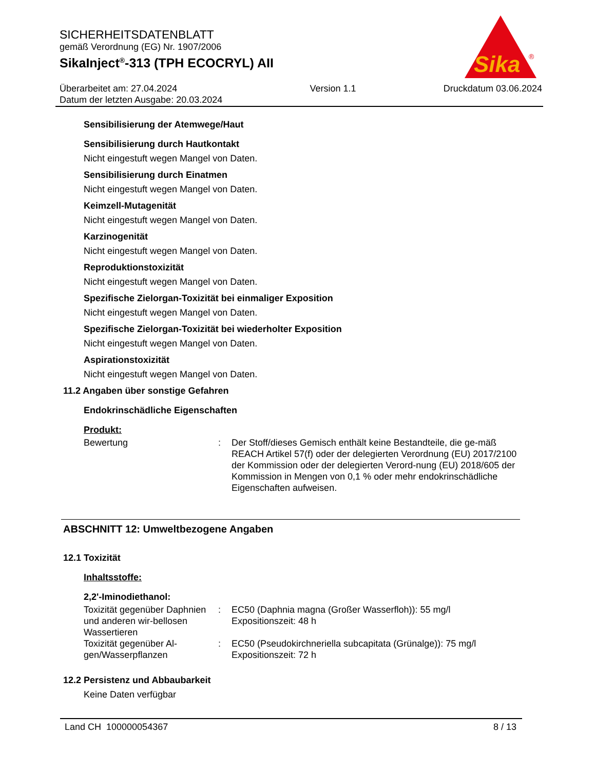SICHERHEITSDATENBLATT
gemäß Verordnung (EG) Nr. 1907/2006
SikaInject<sup>®</sup>-313 (TPH ECOCRYL) AII
Überarbeitet am: 27.04.2024
Datum der letzten Ausgabe: 20.03.2024
Version 1.1 Druckdatum 03.06.2024
Sika
®
Sensibilisierung der Atemwege/Haut
Sensibilisierung durch Hautkontakt
Nicht eingestuft wegen Mangel von Daten.
Sensibilisierung durch Einatmen
Nicht eingestuft wegen Mangel von Daten.
Keimzell-Mutagenität
Nicht eingestuft wegen Mangel von Daten.
Karzinogenität
Nicht eingestuft wegen Mangel von Daten.
Reproduktionstoxizität
Nicht eingestuft wegen Mangel von Daten.
Spezifische Zielorgan-Toxizität bei einmaliger Exposition
Nicht eingestuft wegen Mangel von Daten.
Spezifische Zielorgan-Toxizität bei wiederholter Exposition
Nicht eingestuft wegen Mangel von Daten.
Aspirationstoxizität
Nicht eingestuft wegen Mangel von Daten.
11.2 Angaben über sonstige Gefahren
Endokrinschädliche Eigenschaften
Produkt:
Bewertung : Der Stoff/dieses Gemisch enthält keine Bestandteile, die ge-mäß REACH Artikel 57(f) oder der delegierten Verordnung (EU) 2017/2100 der Kommission oder der delegierten Verord-nung (EU) 2018/605 der Kommission in Mengen von 0,1 % oder mehr endokrinschädliche Eigenschaften aufweisen.
ABSCHNITT 12: Umweltbezogene Angaben
12.1 Toxizität
Inhaltsstoffe:
2,2'-Iminodiethanol:
Toxizität gegenüber Daphnien und anderen wir-bellosen Wassertieren
: EC50 (Daphnia magna (Großer Wasserfloh)): 55 mg/l
Expositionszeit: 48 h
Toxizität gegenüber Al-gen/Wasserpflanzen
: EC50 (Pseudokirchneriella subcapitata (Grünalge)): 75 mg/l
Expositionszeit: 72 h
12.2 Persistenz und Abbaubarkeit
Keine Daten verfügbar
Land CH 100000054367 8 / 13